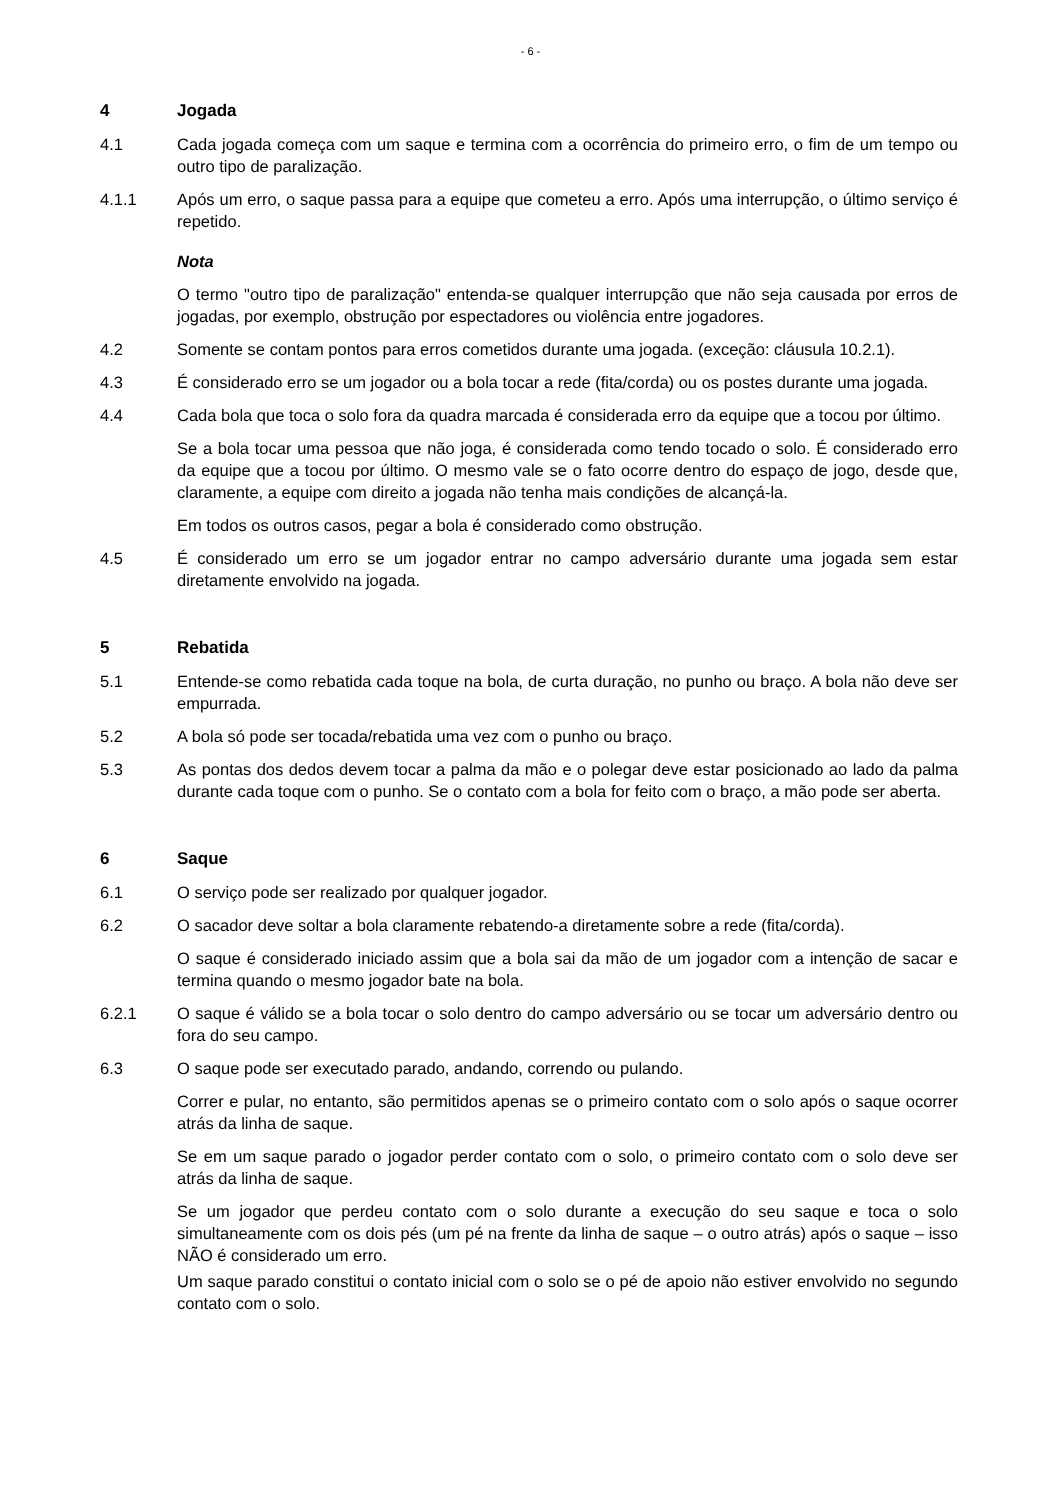- 6 -
4 Jogada
4.1 Cada jogada começa com um saque e termina com a ocorrência do primeiro erro, o fim de um tempo ou outro tipo de paralização.
4.1.1 Após um erro, o saque passa para a equipe que cometeu a erro. Após uma interrupção, o último serviço é repetido.
Nota
O termo "outro tipo de paralização" entenda-se qualquer interrupção que não seja causada por erros de jogadas, por exemplo, obstrução por espectadores ou violência entre jogadores.
4.2 Somente se contam pontos para erros cometidos durante uma jogada. (exceção: cláusula 10.2.1).
4.3 É considerado erro se um jogador ou a bola tocar a rede (fita/corda) ou os postes durante uma jogada.
4.4 Cada bola que toca o solo fora da quadra marcada é considerada erro da equipe que a tocou por último.
Se a bola tocar uma pessoa que não joga, é considerada como tendo tocado o solo. É considerado erro da equipe que a tocou por último. O mesmo vale se o fato ocorre dentro do espaço de jogo, desde que, claramente, a equipe com direito a jogada não tenha mais condições de alcançá-la.
Em todos os outros casos, pegar a bola é considerado como obstrução.
4.5 É considerado um erro se um jogador entrar no campo adversário durante uma jogada sem estar diretamente envolvido na jogada.
5 Rebatida
5.1 Entende-se como rebatida cada toque na bola, de curta duração, no punho ou braço. A bola não deve ser empurrada.
5.2 A bola só pode ser tocada/rebatida uma vez com o punho ou braço.
5.3 As pontas dos dedos devem tocar a palma da mão e o polegar deve estar posicionado ao lado da palma durante cada toque com o punho. Se o contato com a bola for feito com o braço, a mão pode ser aberta.
6 Saque
6.1 O serviço pode ser realizado por qualquer jogador.
6.2 O sacador deve soltar a bola claramente rebatendo-a diretamente sobre a rede (fita/corda).
O saque é considerado iniciado assim que a bola sai da mão de um jogador com a intenção de sacar e termina quando o mesmo jogador bate na bola.
6.2.1 O saque é válido se a bola tocar o solo dentro do campo adversário ou se tocar um adversário dentro ou fora do seu campo.
6.3 O saque pode ser executado parado, andando, correndo ou pulando.
Correr e pular, no entanto, são permitidos apenas se o primeiro contato com o solo após o saque ocorrer atrás da linha de saque.
Se em um saque parado o jogador perder contato com o solo, o primeiro contato com o solo deve ser atrás da linha de saque.
Se um jogador que perdeu contato com o solo durante a execução do seu saque e toca o solo simultaneamente com os dois pés (um pé na frente da linha de saque – o outro atrás) após o saque – isso NÃO é considerado um erro.
Um saque parado constitui o contato inicial com o solo se o pé de apoio não estiver envolvido no segundo contato com o solo.